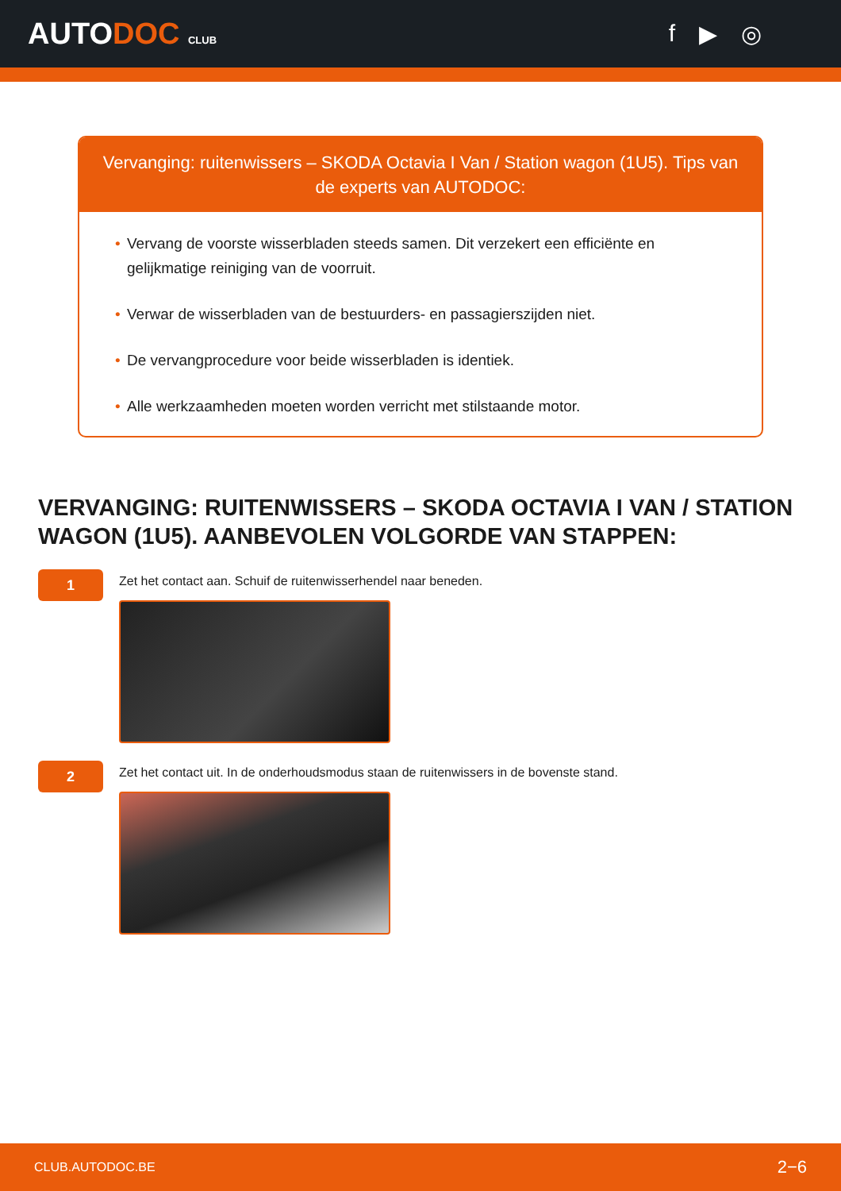AUTODOC CLUB
f ▶ ◎
Vervanging: ruitenwissers – SKODA Octavia I Van / Station wagon (1U5). Tips van de experts van AUTODOC:
• Vervang de voorste wisserbladen steeds samen. Dit verzekert een efficiënte en gelijkmatige reiniging van de voorruit.
• Verwar de wisserbladen van de bestuurders- en passagierszijden niet.
• De vervangprocedure voor beide wisserbladen is identiek.
• Alle werkzaamheden moeten worden verricht met stilstaande motor.
VERVANGING: RUITENWISSERS – SKODA OCTAVIA I VAN / STATION WAGON (1U5). AANBEVOLEN VOLGORDE VAN STAPPEN:
1
Zet het contact aan. Schuif de ruitenwisserhendel naar beneden.
2
Zet het contact uit. In de onderhoudsmodus staan de ruitenwissers in de bovenste stand.
CLUB.AUTODOC.BE 2−6